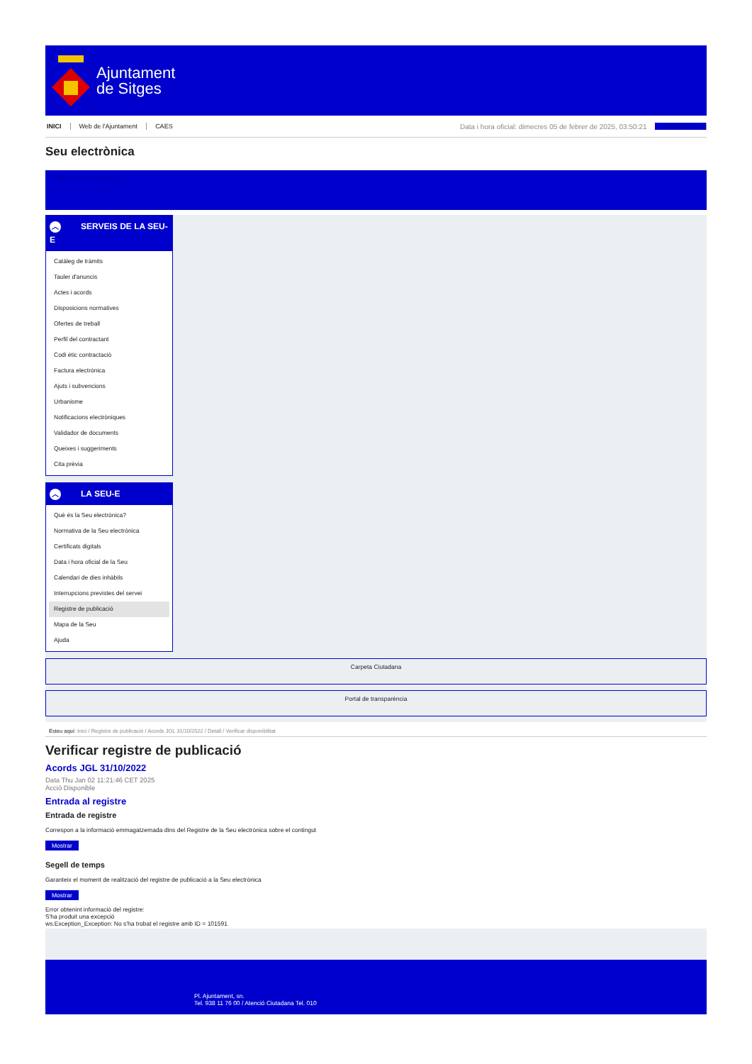Ajuntament
de Sitges
INICI Web de l'Ajuntament CAES Data i hora oficial: dimecres 05 de febrer de 2025, 03:50:21 Sincronitzar
Seu electrònica
Obtenir còpia autèntica
︿ SERVEIS DE LA SEU-E
Catàleg de tràmits
Tauler d'anuncis
Actes i acords
Disposicions normatives
Ofertes de treball
Perfil del contractant
Codi ètic contractació
Factura electrònica
Ajuts i subvencions
Urbanisme
Notificacions electròniques
Validador de documents
Queixes i suggeriments
Cita prèvia
︿ LA SEU-E
Què és la Seu electrònica?
Normativa de la Seu electrònica
Certificats digitals
Data i hora oficial de la Seu
Calendari de dies inhàbils
Interrupcions previstes del servei
Registre de publicació
Mapa de la Seu
Ajuda
Carpeta Ciutadana
Portal de transparència
Esteu aquí: Inici / Registre de publicació / Acords JGL 31/10/2022 / Detall / Verificar disponibilitat
Verificar registre de publicació
Acords JGL 31/10/2022
Data Thu Jan 02 11:21:46 CET 2025
Acció Disponible
Entrada al registre
Entrada de registre
Correspon a la informació emmagatzemada dins del Registre de la Seu electrònica sobre el contingut
Mostrar
Segell de temps
Garanteix el moment de realització del registre de publicació a la Seu electrònica
Mostrar
Error obtenint informació del registre:
S'ha produit una excepció
ws.Exception_Exception: No s'ha trobat el registre amb ID = 101591
Pl. Ajuntament, sn.
Tel. 938 11 76 00 / Atenció Ciutadana Tel. 010